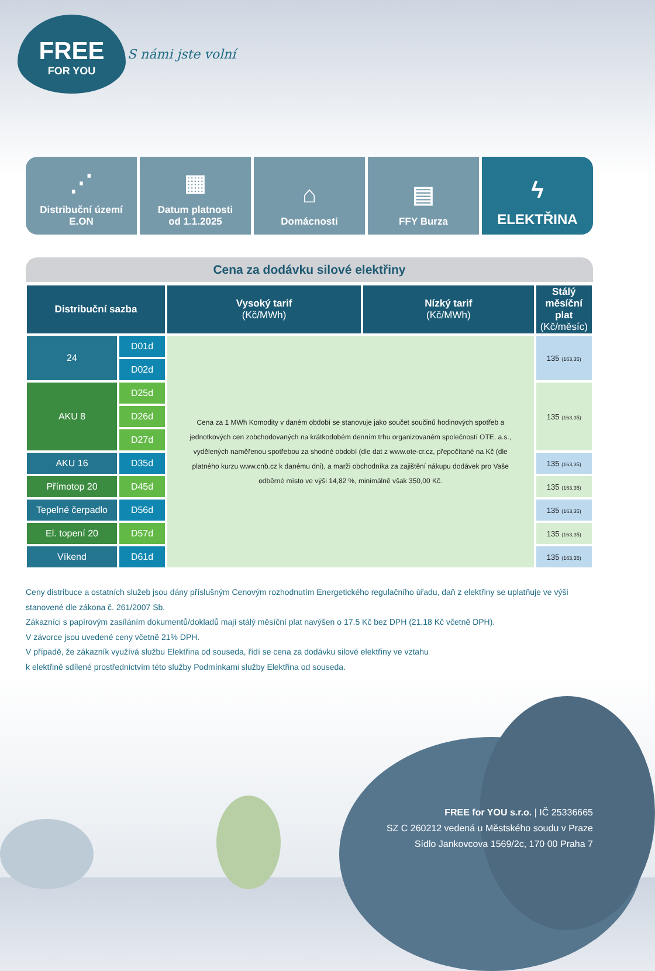FREE
FOR YOU
S námi jste volní
⋰
Distribuční území
E.ON
▦
Datum platnosti
od 1.1.2025
⌂
Domácnosti
▤
FFY Burza
ϟ
ELEKTŘINA
Cena za dodávku silové elektřiny
| Distribuční sazba | | Vysoký tarif (Kč/MWh) | Nízký tarif (Kč/MWh) | Stálý měsíční plat (Kč/měsíc) |
| --- | --- | --- | --- | --- |
| 24 | D01d | Cena za 1 MWh Komodity v daném období se stanovuje jako součet součinů hodinových spotřeb a jednotkových cen zobchodovaných na krátkodobém denním trhu organizovaném společností OTE, a.s., vydělených naměřenou spotřebou za shodné období (dle dat z www.ote-cr.cz, přepočítané na Kč (dle platného kurzu www.cnb.cz k danému dni), a marži obchodníka za zajištění nákupu dodávek pro Vaše odběrné místo ve výši 14,82 %, minimálně však 350,00 Kč. | | 135 (163,35) |
| | D02d | | | |
| AKU 8 | D25d | | | 135 (163,35) |
| | D26d | | | |
| | D27d | | | |
| AKU 16 | D35d | | | 135 (163,35) |
| Přímotop 20 | D45d | | | 135 (163,35) |
| Tepelné čerpadlo | D56d | | | 135 (163,35) |
| El. topení 20 | D57d | | | 135 (163,35) |
| Víkend | D61d | | | 135 (163,35) |
Ceny distribuce a ostatních služeb jsou dány příslušným Cenovým rozhodnutím Energetického regulačního úřadu, daň z elektřiny se uplatňuje ve výši stanovené dle zákona č. 261/2007 Sb.
Zákazníci s papírovým zasíláním dokumentů/dokladů mají stálý měsíční plat navýšen o 17.5 Kč bez DPH (21,18 Kč včetně DPH).
V závorce jsou uvedené ceny včetně 21% DPH.
V případě, že zákazník využívá službu Elektřina od souseda, řídí se cena za dodávku silové elektřiny ve vztahu
k elektřině sdílené prostřednictvím této služby Podmínkami služby Elektřina od souseda.
FREE for YOU s.r.o. | IČ 25336665
SZ C 260212 vedená u Městského soudu v Praze
Sídlo Jankovcova 1569/2c, 170 00 Praha 7